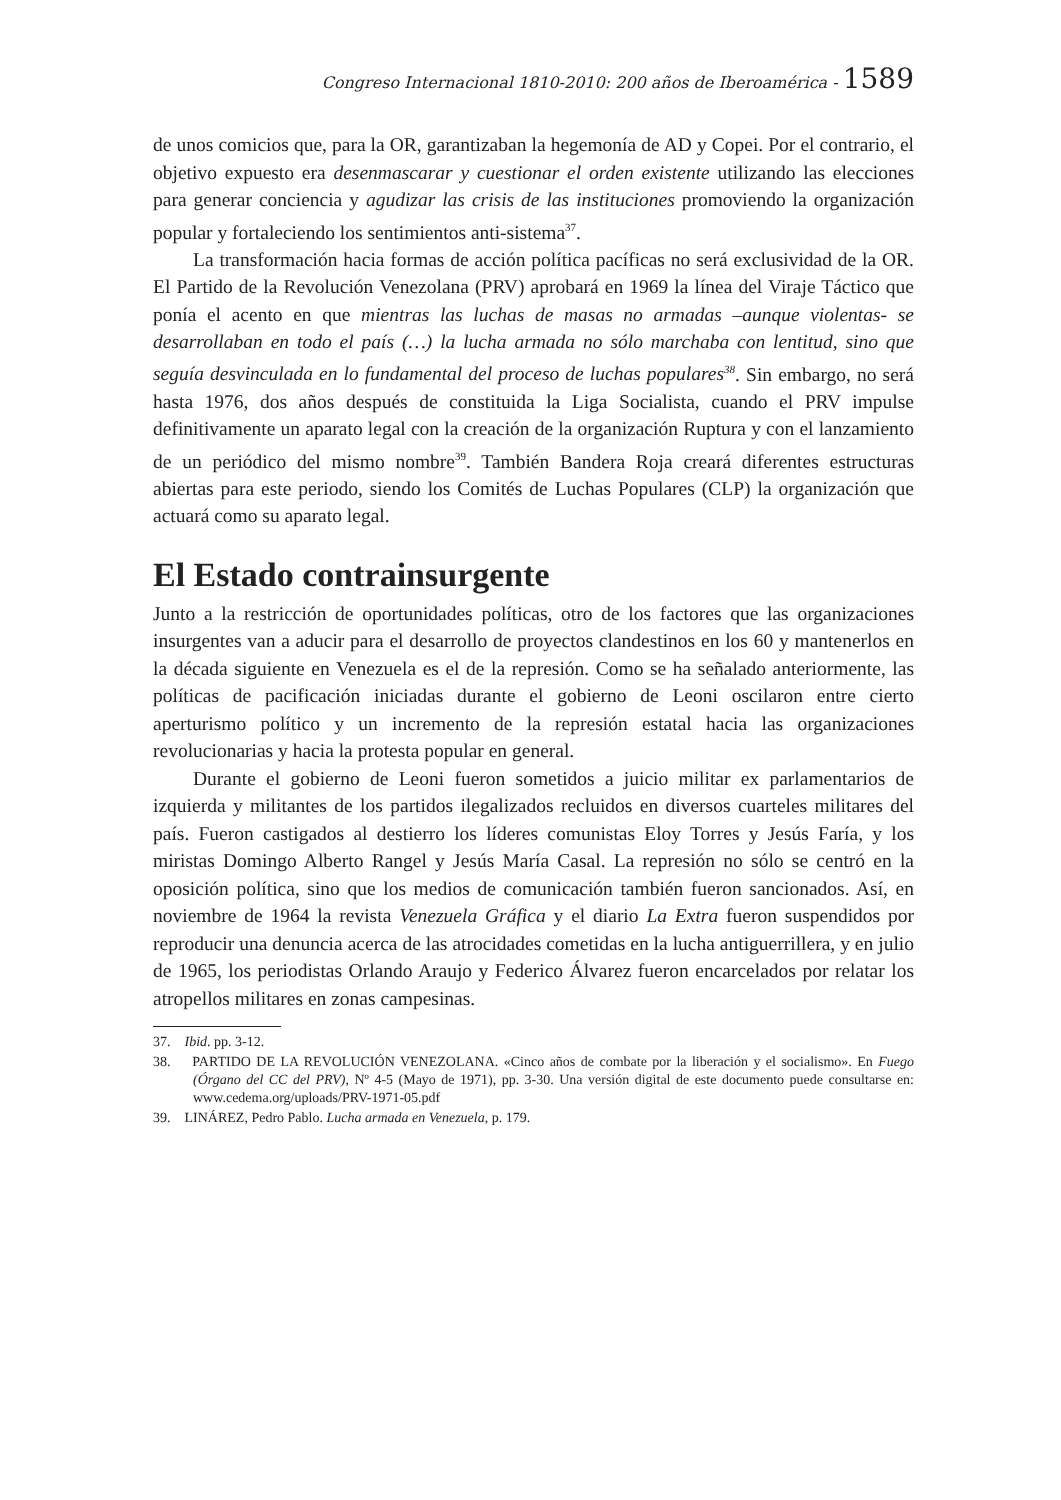Congreso Internacional 1810-2010: 200 años de Iberoamérica - 1589
de unos comicios que, para la OR, garantizaban la hegemonía de AD y Copei. Por el contrario, el objetivo expuesto era desenmascarar y cuestionar el orden existente utilizando las elecciones para generar conciencia y agudizar las crisis de las instituciones promoviendo la organización popular y fortaleciendo los sentimientos anti-sistema<sup>37</sup>.
La transformación hacia formas de acción política pacíficas no será exclusividad de la OR. El Partido de la Revolución Venezolana (PRV) aprobará en 1969 la línea del Viraje Táctico que ponía el acento en que mientras las luchas de masas no armadas –aunque violentas- se desarrollaban en todo el país (…) la lucha armada no sólo marchaba con lentitud, sino que seguía desvinculada en lo fundamental del proceso de luchas populares<sup>38</sup>. Sin embargo, no será hasta 1976, dos años después de constituida la Liga Socialista, cuando el PRV impulse definitivamente un aparato legal con la creación de la organización Ruptura y con el lanzamiento de un periódico del mismo nombre<sup>39</sup>. También Bandera Roja creará diferentes estructuras abiertas para este periodo, siendo los Comités de Luchas Populares (CLP) la organización que actuará como su aparato legal.
El Estado contrainsurgente
Junto a la restricción de oportunidades políticas, otro de los factores que las organizaciones insurgentes van a aducir para el desarrollo de proyectos clandestinos en los 60 y mantenerlos en la década siguiente en Venezuela es el de la represión. Como se ha señalado anteriormente, las políticas de pacificación iniciadas durante el gobierno de Leoni oscilaron entre cierto aperturismo político y un incremento de la represión estatal hacia las organizaciones revolucionarias y hacia la protesta popular en general.
Durante el gobierno de Leoni fueron sometidos a juicio militar ex parlamentarios de izquierda y militantes de los partidos ilegalizados recluidos en diversos cuarteles militares del país. Fueron castigados al destierro los líderes comunistas Eloy Torres y Jesús Faría, y los miristas Domingo Alberto Rangel y Jesús María Casal. La represión no sólo se centró en la oposición política, sino que los medios de comunicación también fueron sancionados. Así, en noviembre de 1964 la revista Venezuela Gráfica y el diario La Extra fueron suspendidos por reproducir una denuncia acerca de las atrocidades cometidas en la lucha antiguerrillera, y en julio de 1965, los periodistas Orlando Araujo y Federico Álvarez fueron encarcelados por relatar los atropellos militares en zonas campesinas.
37. Ibid. pp. 3-12.
38. PARTIDO DE LA REVOLUCIÓN VENEZOLANA. «Cinco años de combate por la liberación y el socialismo». En Fuego (Órgano del CC del PRV), Nº 4-5 (Mayo de 1971), pp. 3-30. Una versión digital de este documento puede consultarse en: www.cedema.org/uploads/PRV-1971-05.pdf
39. LINÁREZ, Pedro Pablo. Lucha armada en Venezuela, p. 179.